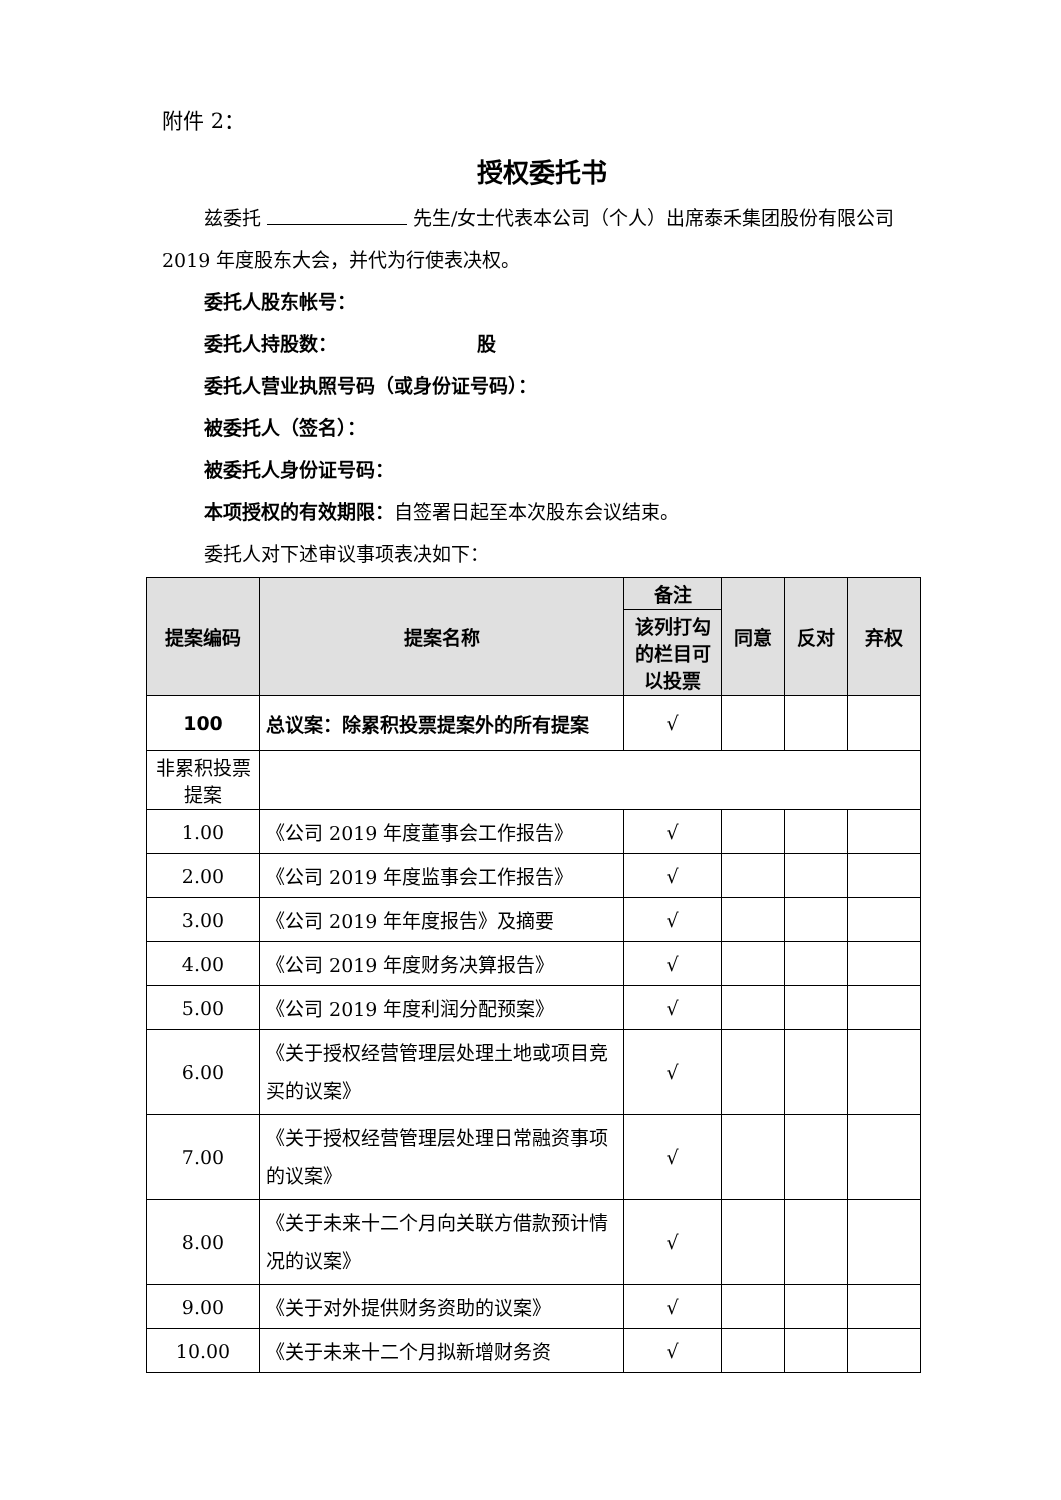附件 2：
授权委托书
兹委托 先生/女士代表本公司（个人）出席泰禾集团股份有限公司 2019 年度股东大会，并代为行使表决权。
委托人股东帐号：
委托人持股数： 股
委托人营业执照号码（或身份证号码）：
被委托人（签名）：
被委托人身份证号码：
本项授权的有效期限：自签署日起至本次股东会议结束。
委托人对下述审议事项表决如下：
| 提案编码 | 提案名称 | 备注 | 同意 | 反对 | 弃权 |
| --- | --- | --- | --- | --- | --- |
| | | 该列打勾的栏目可以投票 | | | |
| 100 | 总议案：除累积投票提案外的所有提案 | √ | | | |
| 非累积投票提案 | | | | | |
| 1.00 | 《公司 2019 年度董事会工作报告》 | √ | | | |
| 2.00 | 《公司 2019 年度监事会工作报告》 | √ | | | |
| 3.00 | 《公司 2019 年年度报告》及摘要 | √ | | | |
| 4.00 | 《公司 2019 年度财务决算报告》 | √ | | | |
| 5.00 | 《公司 2019 年度利润分配预案》 | √ | | | |
| 6.00 | 《关于授权经营管理层处理土地或项目竞买的议案》 | √ | | | |
| 7.00 | 《关于授权经营管理层处理日常融资事项的议案》 | √ | | | |
| 8.00 | 《关于未来十二个月向关联方借款预计情况的议案》 | √ | | | |
| 9.00 | 《关于对外提供财务资助的议案》 | √ | | | |
| 10.00 | 《关于未来十二个月拟新增财务资 | √ | | | |